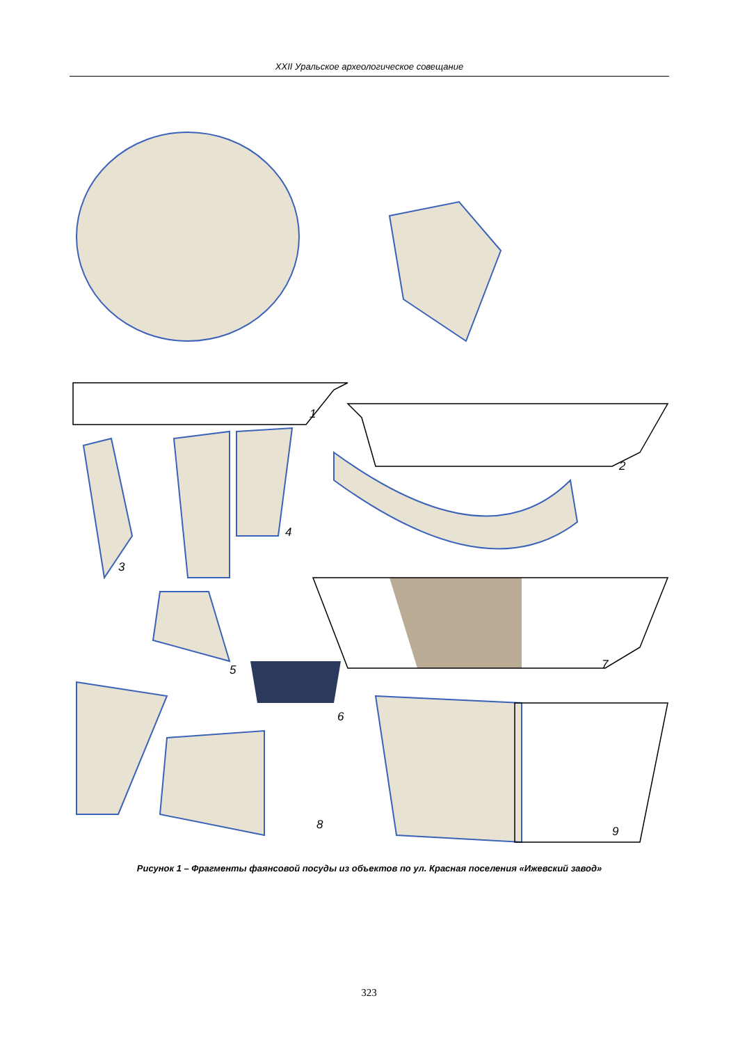XXII Уральское археологическое совещание
1
2
3
4
5
6
7
8
9
Рисунок 1 – Фрагменты фаянсовой посуды из объектов по ул. Красная поселения «Ижевский завод»
323